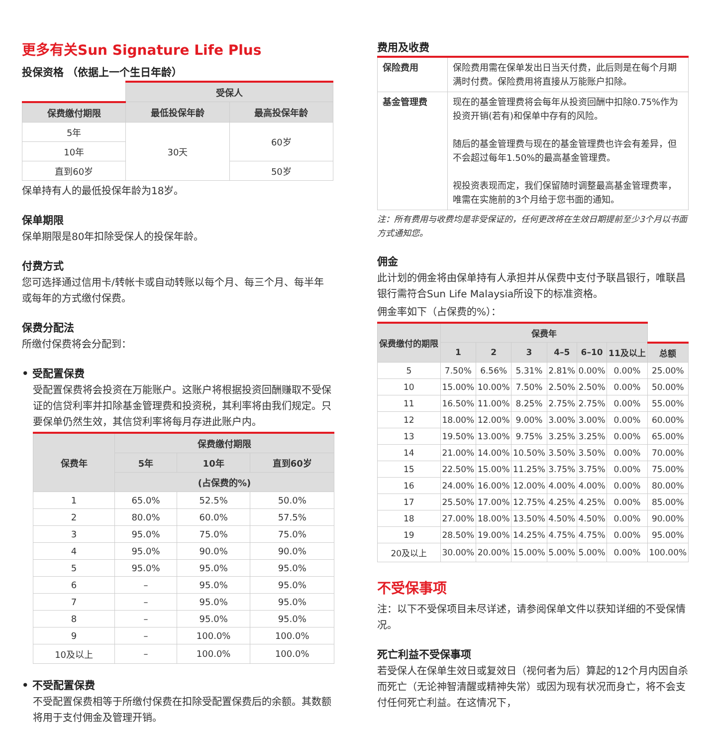更多有关Sun Signature Life Plus
投保资格 （依据上一个生日年龄）
| | 受保人 | |
| 保费缴付期限 | 最低投保年龄 | 最高投保年龄 |
| 5年 | 30天 | 60岁 |
| 10年 | | |
| 直到60岁 | | 50岁 |
保单持有人的最低投保年龄为18岁。
保单期限
保单期限是80年扣除受保人的投保年龄。
付费方式
您可选择通过信用卡/转帐卡或自动转账以每个月、每三个月、每半年或每年的方式缴付保费。
保费分配法
所缴付保费将会分配到：
• 受配置保费
受配置保费将会投资在万能账户。这账户将根据投资回酬赚取不受保证的信贷利率并扣除基金管理费和投资税，其利率将由我们规定。只要保单仍然生效，其信贷利率将每月存进此账户内。
| 保费年 | 保费缴付期限 | | |
| --- | --- | --- | --- |
| | 5年 | 10年 | 直到60岁 |
| | (占保费的%) | | |
| 1 | 65.0% | 52.5% | 50.0% |
| 2 | 80.0% | 60.0% | 57.5% |
| 3 | 95.0% | 75.0% | 75.0% |
| 4 | 95.0% | 90.0% | 90.0% |
| 5 | 95.0% | 95.0% | 95.0% |
| 6 | – | 95.0% | 95.0% |
| 7 | – | 95.0% | 95.0% |
| 8 | – | 95.0% | 95.0% |
| 9 | – | 100.0% | 100.0% |
| 10及以上 | – | 100.0% | 100.0% |
• 不受配置保费
不受配置保费相等于所缴付保费在扣除受配置保费后的余额。其数额将用于支付佣金及管理开销。
费用及收费
| 保险费用 | 保险费用需在保单发出日当天付费，此后则是在每个月期满时付费。保险费用将直接从万能账户扣除。 |
| 基金管理费 | 现在的基金管理费将会每年从投资回酬中扣除0.75%作为投资开销(若有)和保单中存有的风险。 随后的基金管理费与现在的基金管理费也许会有差异，但不会超过每年1.50%的最高基金管理费。 视投资表现而定，我们保留随时调整最高基金管理费率，唯需在实施前的3个月给于您书面的通知。 |
注：所有费用与收费均是非受保证的，任何更改将在生效日期提前至少3个月以书面方式通知您。
佣金
此计划的佣金将由保单持有人承担并从保费中支付予联昌银行，唯联昌银行需符合Sun Life Malaysia所设下的标准资格。
佣金率如下（占保费的%）：
| 保费缴付的期限 | 保费年 | | | | | | |
| | 1 | 2 | 3 | 4–5 | 6–10 | 11及以上 | 总额 |
| 5 | 7.50% | 6.56% | 5.31% | 2.81% | 0.00% | 0.00% | 25.00% |
| 10 | 15.00% | 10.00% | 7.50% | 2.50% | 2.50% | 0.00% | 50.00% |
| 11 | 16.50% | 11.00% | 8.25% | 2.75% | 2.75% | 0.00% | 55.00% |
| 12 | 18.00% | 12.00% | 9.00% | 3.00% | 3.00% | 0.00% | 60.00% |
| 13 | 19.50% | 13.00% | 9.75% | 3.25% | 3.25% | 0.00% | 65.00% |
| 14 | 21.00% | 14.00% | 10.50% | 3.50% | 3.50% | 0.00% | 70.00% |
| 15 | 22.50% | 15.00% | 11.25% | 3.75% | 3.75% | 0.00% | 75.00% |
| 16 | 24.00% | 16.00% | 12.00% | 4.00% | 4.00% | 0.00% | 80.00% |
| 17 | 25.50% | 17.00% | 12.75% | 4.25% | 4.25% | 0.00% | 85.00% |
| 18 | 27.00% | 18.00% | 13.50% | 4.50% | 4.50% | 0.00% | 90.00% |
| 19 | 28.50% | 19.00% | 14.25% | 4.75% | 4.75% | 0.00% | 95.00% |
| 20及以上 | 30.00% | 20.00% | 15.00% | 5.00% | 5.00% | 0.00% | 100.00% |
不受保事项
注：以下不受保项目未尽详述，请参阅保单文件以获知详细的不受保情况。
死亡利益不受保事项
若受保人在保单生效日或复效日（视何者为后）算起的12个月内因自杀而死亡（无论神智清醒或精神失常）或因为现有状况而身亡，将不会支付任何死亡利益。在这情况下，